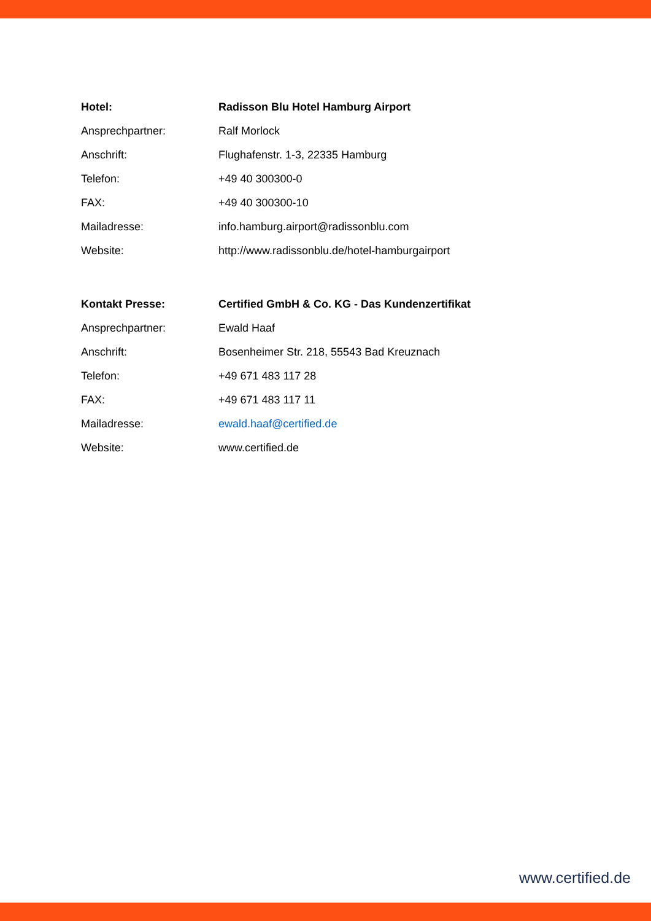| Hotel: | Radisson Blu Hotel Hamburg Airport |
| Ansprechpartner: | Ralf Morlock |
| Anschrift: | Flughafenstr. 1-3, 22335 Hamburg |
| Telefon: | +49 40 300300-0 |
| FAX: | +49 40 300300-10 |
| Mailadresse: | info.hamburg.airport@radissonblu.com |
| Website: | http://www.radissonblu.de/hotel-hamburgairport |
| Kontakt Presse: | Certified GmbH & Co. KG - Das Kundenzertifikat |
| Ansprechpartner: | Ewald Haaf |
| Anschrift: | Bosenheimer Str. 218, 55543 Bad Kreuznach |
| Telefon: | +49 671 483 117 28 |
| FAX: | +49 671 483 117 11 |
| Mailadresse: | ewald.haaf@certified.de |
| Website: | www.certified.de |
www.certified.de